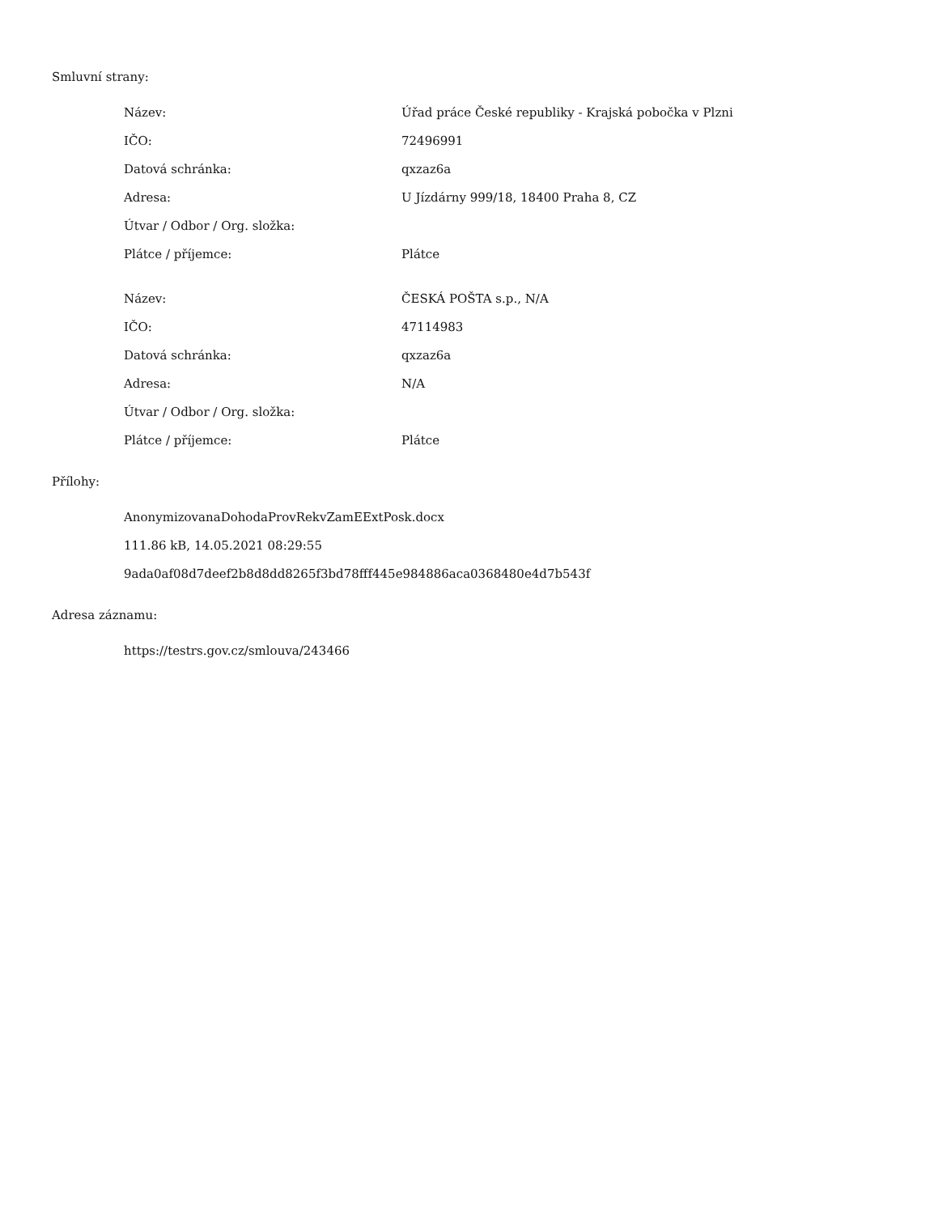Smluvní strany:
| Název: | Úřad práce České republiky - Krajská pobočka v Plzni |
| IČO: | 72496991 |
| Datová schránka: | qxzaz6a |
| Adresa: | U Jízdárny 999/18, 18400 Praha 8, CZ |
| Útvar / Odbor / Org. složka: | |
| Plátce / příjemce: | Plátce |
| Název: | ČESKÁ POŠTA s.p., N/A |
| IČO: | 47114983 |
| Datová schránka: | qxzaz6a |
| Adresa: | N/A |
| Útvar / Odbor / Org. složka: | |
| Plátce / příjemce: | Plátce |
Přílohy:
AnonymizovanaDohodaProvRekvZamEExtPosk.docx
111.86 kB, 14.05.2021 08:29:55
9ada0af08d7deef2b8d8dd8265f3bd78fff445e984886aca0368480e4d7b543f
Adresa záznamu:
https://testrs.gov.cz/smlouva/243466